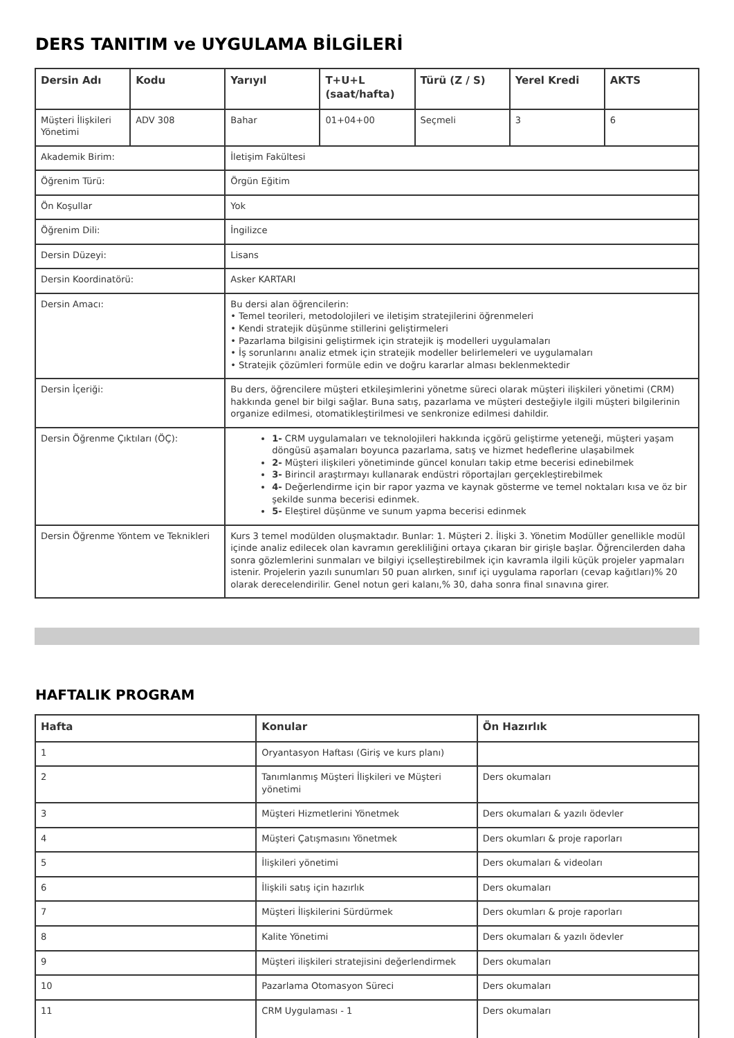DERS TANITIM ve UYGULAMA BİLGİLERİ
| Dersin Adı | Kodu | Yarıyıl | T+U+L (saat/hafta) | Türü (Z / S) | Yerel Kredi | AKTS |
| --- | --- | --- | --- | --- | --- | --- |
| Müşteri İlişkileri Yönetimi | ADV 308 | Bahar | 01+04+00 | Seçmeli | 3 | 6 |
| Akademik Birim: | | İletişim Fakültesi | | | | |
| Öğrenim Türü: | | Örgün Eğitim | | | | |
| Ön Koşullar | | Yok | | | | |
| Öğrenim Dili: | | İngilizce | | | | |
| Dersin Düzeyi: | | Lisans | | | | |
| Dersin Koordinatörü: | | Asker KARTARI | | | | |
| Dersin Amacı: | | Bu dersi alan öğrencilerin: • Temel teorileri, metodolojileri ve iletişim stratejilerini öğrenmeleri • Kendi stratejik düşünme stillerini geliştirmeleri • Pazarlama bilgisini geliştirmek için stratejik iş modelleri uygulamaları • İş sorunlarını analiz etmek için stratejik modeller belirlemeleri ve uygulamaları • Stratejik çözümleri formüle edin ve doğru kararlar alması beklenmektedir | | | | |
| Dersin İçeriği: | | Bu ders, öğrencilere müşteri etkileşimlerini yönetme süreci olarak müşteri ilişkileri yönetimi (CRM) hakkında genel bir bilgi sağlar. Buna satış, pazarlama ve müşteri desteğiyle ilgili müşteri bilgilerinin organize edilmesi, otomatikleştirilmesi ve senkronize edilmesi dahildir. | | | | |
| Dersin Öğrenme Çıktıları (ÖÇ): | | 1- CRM uygulamaları ve teknolojileri hakkında içgörü geliştirme yeteneği, müşteri yaşam döngüsü aşamaları boyunca pazarlama, satış ve hizmet hedeflerine ulaşabilmek 2- Müşteri ilişkileri yönetiminde güncel konuları takip etme becerisi edinebilmek 3- Birincil araştırmayı kullanarak endüstri röportajları gerçekleştirebilmek 4- Değerlendirme için bir rapor yazma ve kaynak gösterme ve temel noktaları kısa ve öz bir şekilde sunma becerisi edinmek. 5- Eleştirel düşünme ve sunum yapma becerisi edinmek | | | | |
| Dersin Öğrenme Yöntem ve Teknikleri | | Kurs 3 temel modülden oluşmaktadır. Bunlar: 1. Müşteri 2. İlişki 3. Yönetim Modüller genellikle modül içinde analiz edilecek olan kavramın gerekliliğini ortaya çıkaran bir girişle başlar. Öğrencilerden daha sonra gözlemlerini sunmaları ve bilgiyi içselleştirebilmek için kavramla ilgili küçük projeler yapmaları istenir. Projelerin yazılı sunumları 50 puan alırken, sınıf içi uygulama raporları (cevap kağıtları)% 20 olarak derecelendirilir. Genel notun geri kalanı,% 30, daha sonra final sınavına girer. | | | | |
HAFTALIK PROGRAM
| Hafta | Konular | Ön Hazırlık |
| --- | --- | --- |
| 1 | Oryantasyon Haftası (Giriş ve kurs planı) | |
| 2 | Tanımlanmış Müşteri İlişkileri ve Müşteri yönetimi | Ders okumaları |
| 3 | Müşteri Hizmetlerini Yönetmek | Ders okumaları & yazılı ödevler |
| 4 | Müşteri Çatışmasını Yönetmek | Ders okumları & proje raporları |
| 5 | İlişkileri yönetimi | Ders okumaları & videoları |
| 6 | İlişkili satış için hazırlık | Ders okumaları |
| 7 | Müşteri İlişkilerini Sürdürmek | Ders okumları & proje raporları |
| 8 | Kalite Yönetimi | Ders okumaları & yazılı ödevler |
| 9 | Müşteri ilişkileri stratejisini değerlendirmek | Ders okumaları |
| 10 | Pazarlama Otomasyon Süreci | Ders okumaları |
| 11 | CRM Uygulaması - 1 | Ders okumaları |